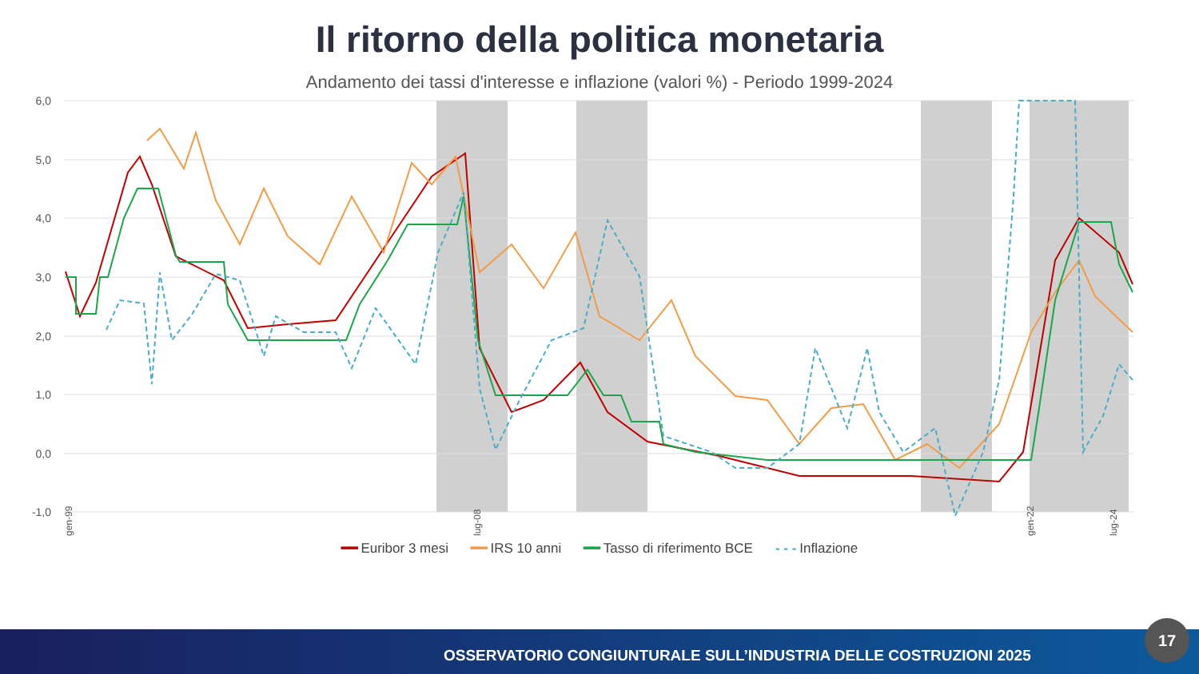Il ritorno della politica monetaria
Andamento dei tassi d'interesse e inflazione (valori %) - Periodo 1999-2024
6,0
5,0
4,0
3,0
2,0
1,0
0,0
-1,0
gen-99
lug-08
gen-22
lug-24
━━ Euribor 3 mesi ━━ IRS 10 anni ━━ Tasso di riferimento BCE - - - Inflazione
OSSERVATORIO CONGIUNTURALE SULL’INDUSTRIA DELLE COSTRUZIONI 2025
17